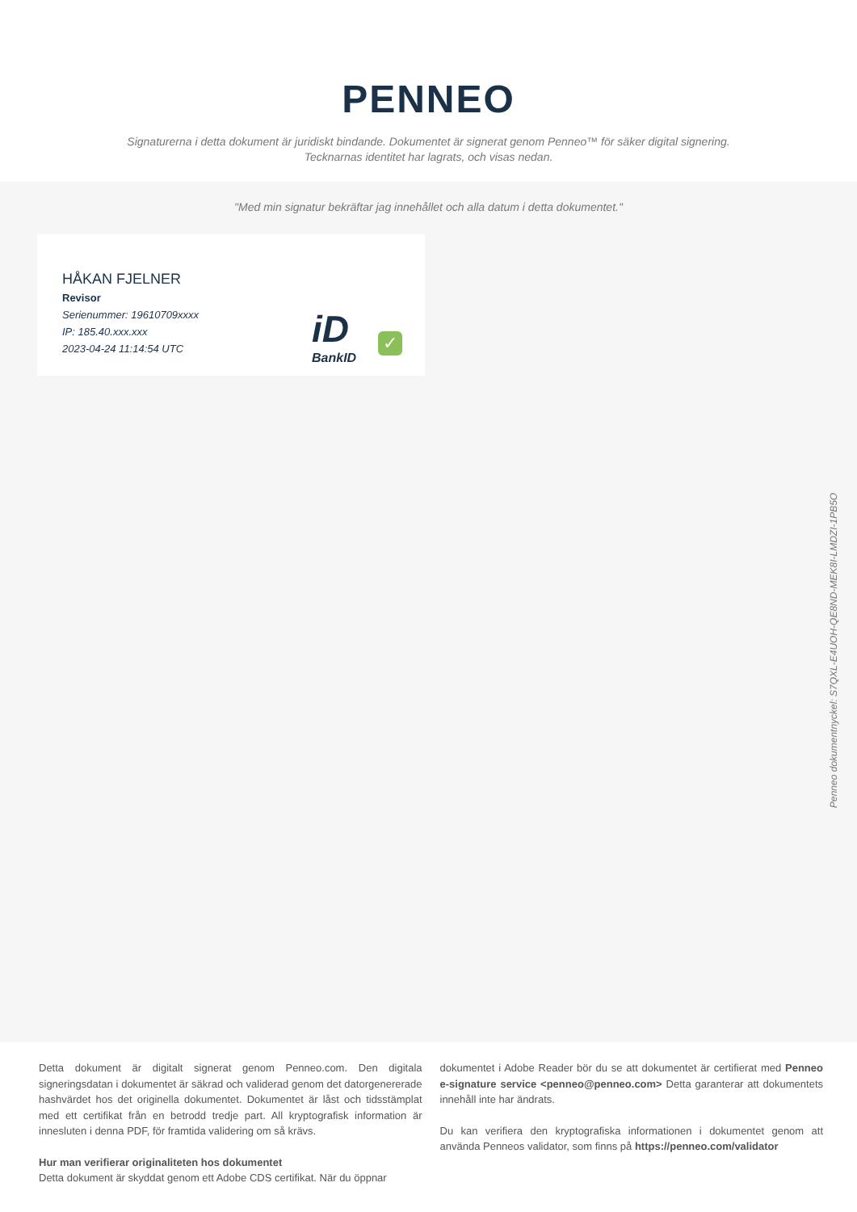PENNEO
Signaturerna i detta dokument är juridiskt bindande. Dokumentet är signerat genom Penneo™ för säker digital signering.
Tecknarnas identitet har lagrats, och visas nedan.
"Med min signatur bekräftar jag innehållet och alla datum i detta dokumentet."
HÅKAN FJELNER
Revisor
Serienummer: 19610709xxxx
IP: 185.40.xxx.xxx
2023-04-24 11:14:54 UTC
iD
BankID
✓
Penneo dokumentnyckel: S7QXL-E4UOH-QE8ND-MEK8I-LMDZI-1PB5O
Detta dokument är digitalt signerat genom Penneo.com. Den digitala signeringsdatan i dokumentet är säkrad och validerad genom det datorgenererade hashvärdet hos det originella dokumentet. Dokumentet är låst och tidsstämplat med ett certifikat från en betrodd tredje part. All kryptografisk information är innesluten i denna PDF, för framtida validering om så krävs.
Hur man verifierar originaliteten hos dokumentet
Detta dokument är skyddat genom ett Adobe CDS certifikat. När du öppnar
dokumentet i Adobe Reader bör du se att dokumentet är certifierat med Penneo e-signature service <penneo@penneo.com> Detta garanterar att dokumentets innehåll inte har ändrats.
Du kan verifiera den kryptografiska informationen i dokumentet genom att använda Penneos validator, som finns på https://penneo.com/validator